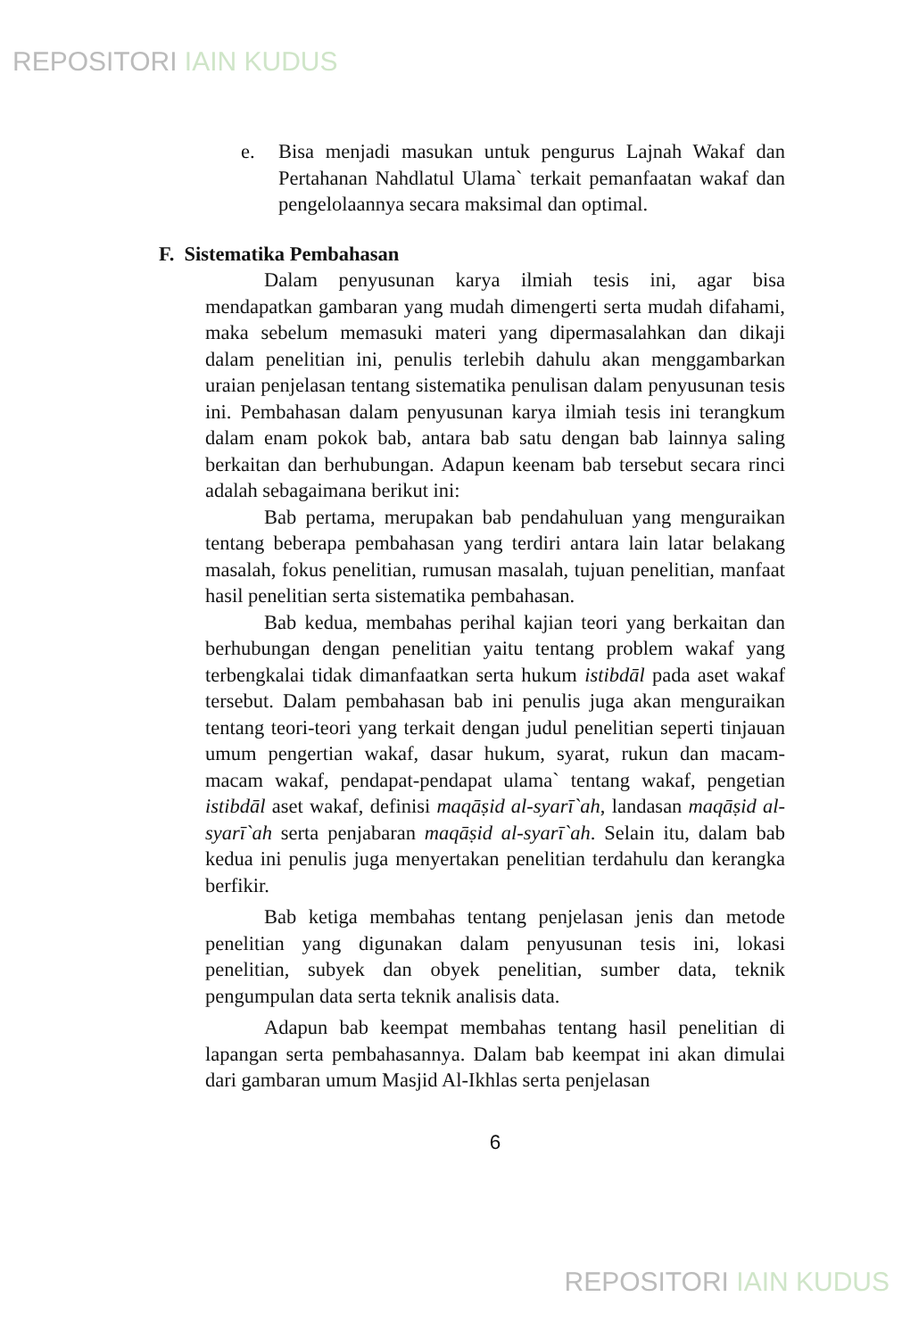REPOSITORI IAIN KUDUS
e. Bisa menjadi masukan untuk pengurus Lajnah Wakaf dan Pertahanan Nahdlatul Ulama` terkait pemanfaatan wakaf dan pengelolaannya secara maksimal dan optimal.
F. Sistematika Pembahasan
Dalam penyusunan karya ilmiah tesis ini, agar bisa mendapatkan gambaran yang mudah dimengerti serta mudah difahami, maka sebelum memasuki materi yang dipermasalahkan dan dikaji dalam penelitian ini, penulis terlebih dahulu akan menggambarkan uraian penjelasan tentang sistematika penulisan dalam penyusunan tesis ini. Pembahasan dalam penyusunan karya ilmiah tesis ini terangkum dalam enam pokok bab, antara bab satu dengan bab lainnya saling berkaitan dan berhubungan. Adapun keenam bab tersebut secara rinci adalah sebagaimana berikut ini:
Bab pertama, merupakan bab pendahuluan yang menguraikan tentang beberapa pembahasan yang terdiri antara lain latar belakang masalah, fokus penelitian, rumusan masalah, tujuan penelitian, manfaat hasil penelitian serta sistematika pembahasan.
Bab kedua, membahas perihal kajian teori yang berkaitan dan berhubungan dengan penelitian yaitu tentang problem wakaf yang terbengkalai tidak dimanfaatkan serta hukum istibdāl pada aset wakaf tersebut. Dalam pembahasan bab ini penulis juga akan menguraikan tentang teori-teori yang terkait dengan judul penelitian seperti tinjauan umum pengertian wakaf, dasar hukum, syarat, rukun dan macam-macam wakaf, pendapat-pendapat ulama` tentang wakaf, pengetian istibdāl aset wakaf, definisi maqāṣid al-syarī`ah, landasan maqāṣid al-syarī`ah serta penjabaran maqāṣid al-syarī`ah. Selain itu, dalam bab kedua ini penulis juga menyertakan penelitian terdahulu dan kerangka berfikir.
Bab ketiga membahas tentang penjelasan jenis dan metode penelitian yang digunakan dalam penyusunan tesis ini, lokasi penelitian, subyek dan obyek penelitian, sumber data, teknik pengumpulan data serta teknik analisis data.
Adapun bab keempat membahas tentang hasil penelitian di lapangan serta pembahasannya. Dalam bab keempat ini akan dimulai dari gambaran umum Masjid Al-Ikhlas serta penjelasan
6
REPOSITORI IAIN KUDUS